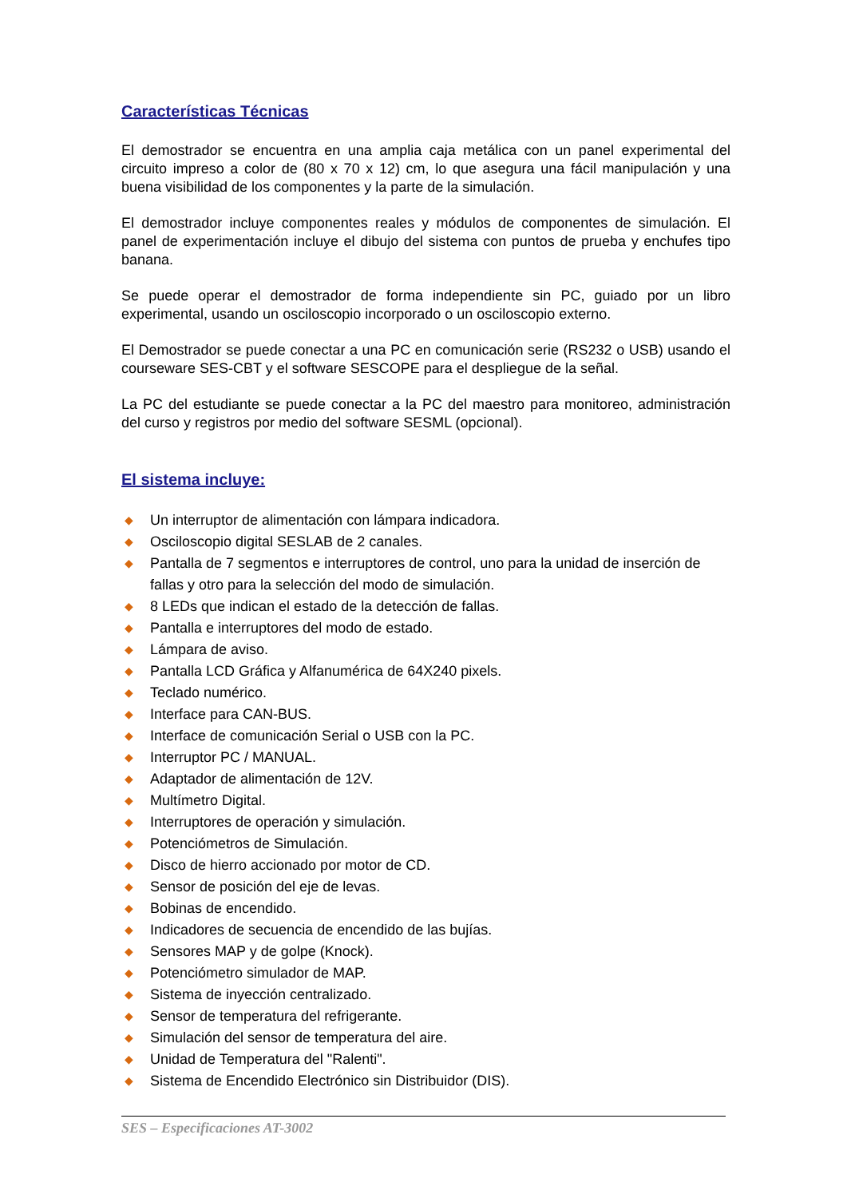Características Técnicas
El demostrador se encuentra en una amplia caja metálica con un panel experimental del circuito impreso a color de (80 x 70 x 12) cm, lo que asegura una fácil manipulación y una buena visibilidad de los componentes y la parte de la simulación.
El demostrador incluye componentes reales y módulos de componentes de simulación. El panel de experimentación incluye el dibujo del sistema con puntos de prueba y enchufes tipo banana.
Se puede operar el demostrador de forma independiente sin PC, guiado por un libro experimental, usando un osciloscopio incorporado o un osciloscopio externo.
El Demostrador se puede conectar a una PC en comunicación serie (RS232 o USB) usando el courseware SES-CBT y el software SESCOPE para el despliegue de la señal.
La PC del estudiante se puede conectar a la PC del maestro para monitoreo, administración del curso y registros por medio del software SESML (opcional).
El sistema incluye:
◆ Un interruptor de alimentación con lámpara indicadora.
◆ Osciloscopio digital SESLAB de 2 canales.
◆ Pantalla de 7 segmentos e interruptores de control, uno para la unidad de inserción de fallas y otro para la selección del modo de simulación.
◆ 8 LEDs que indican el estado de la detección de fallas.
◆ Pantalla e interruptores del modo de estado.
◆ Lámpara de aviso.
◆ Pantalla LCD Gráfica y Alfanumérica de 64X240 pixels.
◆ Teclado numérico.
◆ Interface para CAN-BUS.
◆ Interface de comunicación Serial o USB con la PC.
◆ Interruptor PC / MANUAL.
◆ Adaptador de alimentación de 12V.
◆ Multímetro Digital.
◆ Interruptores de operación y simulación.
◆ Potenciómetros de Simulación.
◆ Disco de hierro accionado por motor de CD.
◆ Sensor de posición del eje de levas.
◆ Bobinas de encendido.
◆ Indicadores de secuencia de encendido de las bujías.
◆ Sensores MAP y de golpe (Knock).
◆ Potenciómetro simulador de MAP.
◆ Sistema de inyección centralizado.
◆ Sensor de temperatura del refrigerante.
◆ Simulación del sensor de temperatura del aire.
◆ Unidad de Temperatura del "Ralenti".
◆ Sistema de Encendido Electrónico sin Distribuidor (DIS).
SES – Especificaciones AT-3002